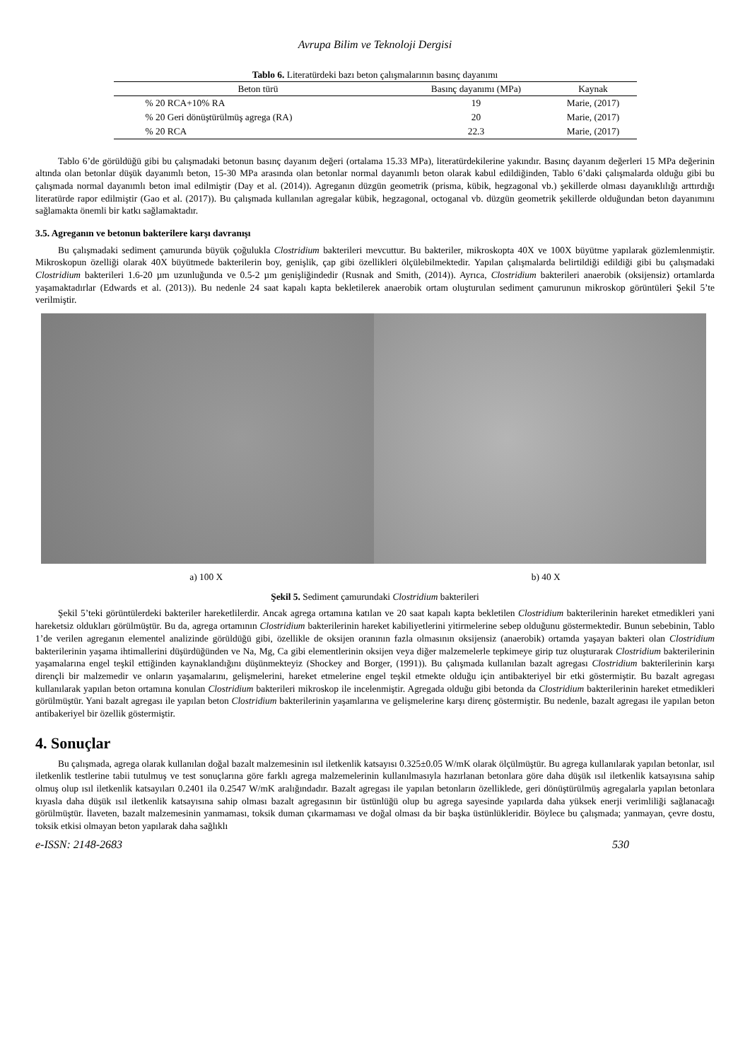Avrupa Bilim ve Teknoloji Dergisi
Tablo 6. Literatürdeki bazı beton çalışmalarının basınç dayanımı
| Beton türü | Basınç dayanımı (MPa) | Kaynak |
| --- | --- | --- |
| % 20 RCA+10% RA | 19 | Marie, (2017) |
| % 20 Geri dönüştürülmüş agrega (RA) | 20 | Marie, (2017) |
| % 20 RCA | 22.3 | Marie, (2017) |
Tablo 6’de görüldüğü gibi bu çalışmadaki betonun basınç dayanım değeri (ortalama 15.33 MPa), literatürdekilerine yakındır. Basınç dayanım değerleri 15 MPa değerinin altında olan betonlar düşük dayanımlı beton, 15-30 MPa arasında olan betonlar normal dayanımlı beton olarak kabul edildiğinden, Tablo 6’daki çalışmalarda olduğu gibi bu çalışmada normal dayanımlı beton imal edilmiştir (Day et al. (2014)). Agreganın düzgün geometrik (prisma, kübik, hegzagonal vb.) şekillerde olması dayanıklılığı arttırdığı literatürde rapor edilmiştir (Gao et al. (2017)). Bu çalışmada kullanılan agregalar kübik, hegzagonal, octoganal vb. düzgün geometrik şekillerde olduğundan beton dayanımını sağlamakta önemli bir katkı sağlamaktadır.
3.5. Agreganın ve betonun bakterilere karşı davranışı
Bu çalışmadaki sediment çamurunda büyük çoğulukla Clostridium bakterileri mevcuttur. Bu bakteriler, mikroskopta 40X ve 100X büyütme yapılarak gözlemlenmiştir. Mikroskopun özelliği olarak 40X büyütmede bakterilerin boy, genişlik, çap gibi özellikleri ölçülebilmektedir. Yapılan çalışmalarda belirtildiği edildiği gibi bu çalışmadaki Clostridium bakterileri 1.6-20 µm uzunluğunda ve 0.5-2 µm genişliğindedir (Rusnak and Smith, (2014)). Ayrıca, Clostridium bakterileri anaerobik (oksijensiz) ortamlarda yaşamaktadırlar (Edwards et al. (2013)). Bu nedenle 24 saat kapalı kapta bekletilerek anaerobik ortam oluşturulan sediment çamurunun mikroskop görüntüleri Şekil 5’te verilmiştir.
a) 100 X b) 40 X
Şekil 5. Sediment çamurundaki Clostridium bakterileri
Şekil 5’teki görüntülerdeki bakteriler hareketlilerdir. Ancak agrega ortamına katılan ve 20 saat kapalı kapta bekletilen Clostridium bakterilerinin hareket etmedikleri yani hareketsiz oldukları görülmüştür. Bu da, agrega ortamının Clostridium bakterilerinin hareket kabiliyetlerini yitirmelerine sebep olduğunu göstermektedir. Bunun sebebinin, Tablo 1’de verilen agreganın elementel analizinde görüldüğü gibi, özellikle de oksijen oranının fazla olmasının oksijensiz (anaerobik) ortamda yaşayan bakteri olan Clostridium bakterilerinin yaşama ihtimallerini düşürdüğünden ve Na, Mg, Ca gibi elementlerinin oksijen veya diğer malzemelerle tepkimeye girip tuz oluşturarak Clostridium bakterilerinin yaşamalarına engel teşkil ettiğinden kaynaklandığını düşünmekteyiz (Shockey and Borger, (1991)). Bu çalışmada kullanılan bazalt agregası Clostridium bakterilerinin karşı dirençli bir malzemedir ve onların yaşamalarını, gelişmelerini, hareket etmelerine engel teşkil etmekte olduğu için antibakteriyel bir etki göstermiştir. Bu bazalt agregası kullanılarak yapılan beton ortamına konulan Clostridium bakterileri mikroskop ile incelenmiştir. Agregada olduğu gibi betonda da Clostridium bakterilerinin hareket etmedikleri görülmüştür. Yani bazalt agregası ile yapılan beton Clostridium bakterilerinin yaşamlarına ve gelişmelerine karşı direnç göstermiştir. Bu nedenle, bazalt agregası ile yapılan beton antibakeriyel bir özellik göstermiştir.
4. Sonuçlar
Bu çalışmada, agrega olarak kullanılan doğal bazalt malzemesinin ısıl iletkenlik katsayısı 0.325±0.05 W/mK olarak ölçülmüştür. Bu agrega kullanılarak yapılan betonlar, ısıl iletkenlik testlerine tabii tutulmuş ve test sonuçlarına göre farklı agrega malzemelerinin kullanılmasıyla hazırlanan betonlara göre daha düşük ısıl iletkenlik katsayısına sahip olmuş olup ısıl iletkenlik katsayıları 0.2401 ila 0.2547 W/mK aralığındadır. Bazalt agregası ile yapılan betonların özelliklede, geri dönüştürülmüş agregalarla yapılan betonlara kıyasla daha düşük ısıl iletkenlik katsayısına sahip olması bazalt agregasının bir üstünlüğü olup bu agrega sayesinde yapılarda daha yüksek enerji verimliliği sağlanacağı görülmüştür. İlaveten, bazalt malzemesinin yanmaması, toksik duman çıkarmaması ve doğal olması da bir başka üstünlükleridir. Böylece bu çalışmada; yanmayan, çevre dostu, toksik etkisi olmayan beton yapılarak daha sağlıklı
e-ISSN: 2148-2683 530